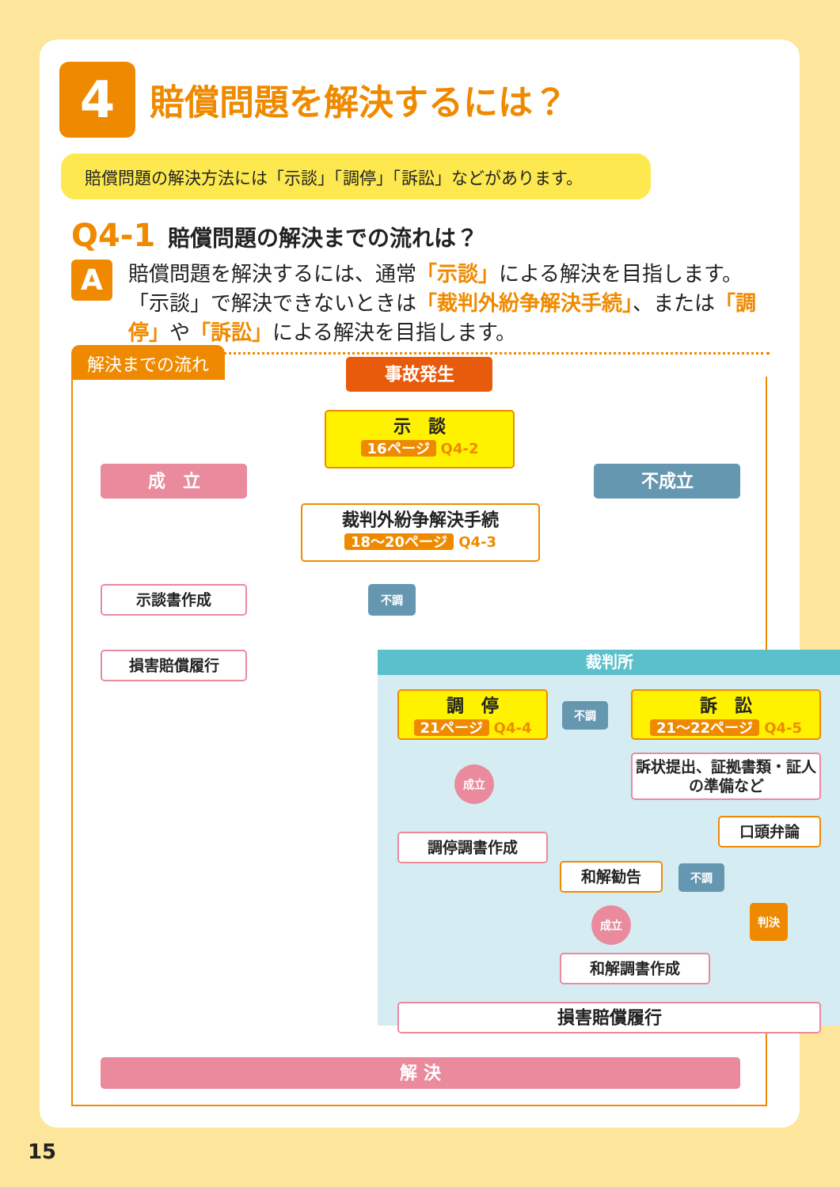4
賠償問題を解決するには？
賠償問題の解決方法には「示談」「調停」「訴訟」などがあります。
Q4-1 賠償問題の解決までの流れは？
A
賠償問題を解決するには、通常「示談」による解決を目指します。「示談」で解決できないときは「裁判外紛争解決手続」、または「調停」や「訴訟」による解決を目指します。
解決までの流れ
事故発生
示　談
16ページ Q4-2
成　立 不成立
裁判外紛争解決手続
18〜20ページ Q4-3
不調
示談書作成
損害賠償履行 裁判所
調　停
21ページ Q4-4
不調
訴　訟
21〜22ページ Q4-5
成立
訴状提出、証拠書類・証人の準備など
調停調書作成
口頭弁論
和解勧告 不調
成立 判決
和解調書作成
損害賠償履行
解 決
15